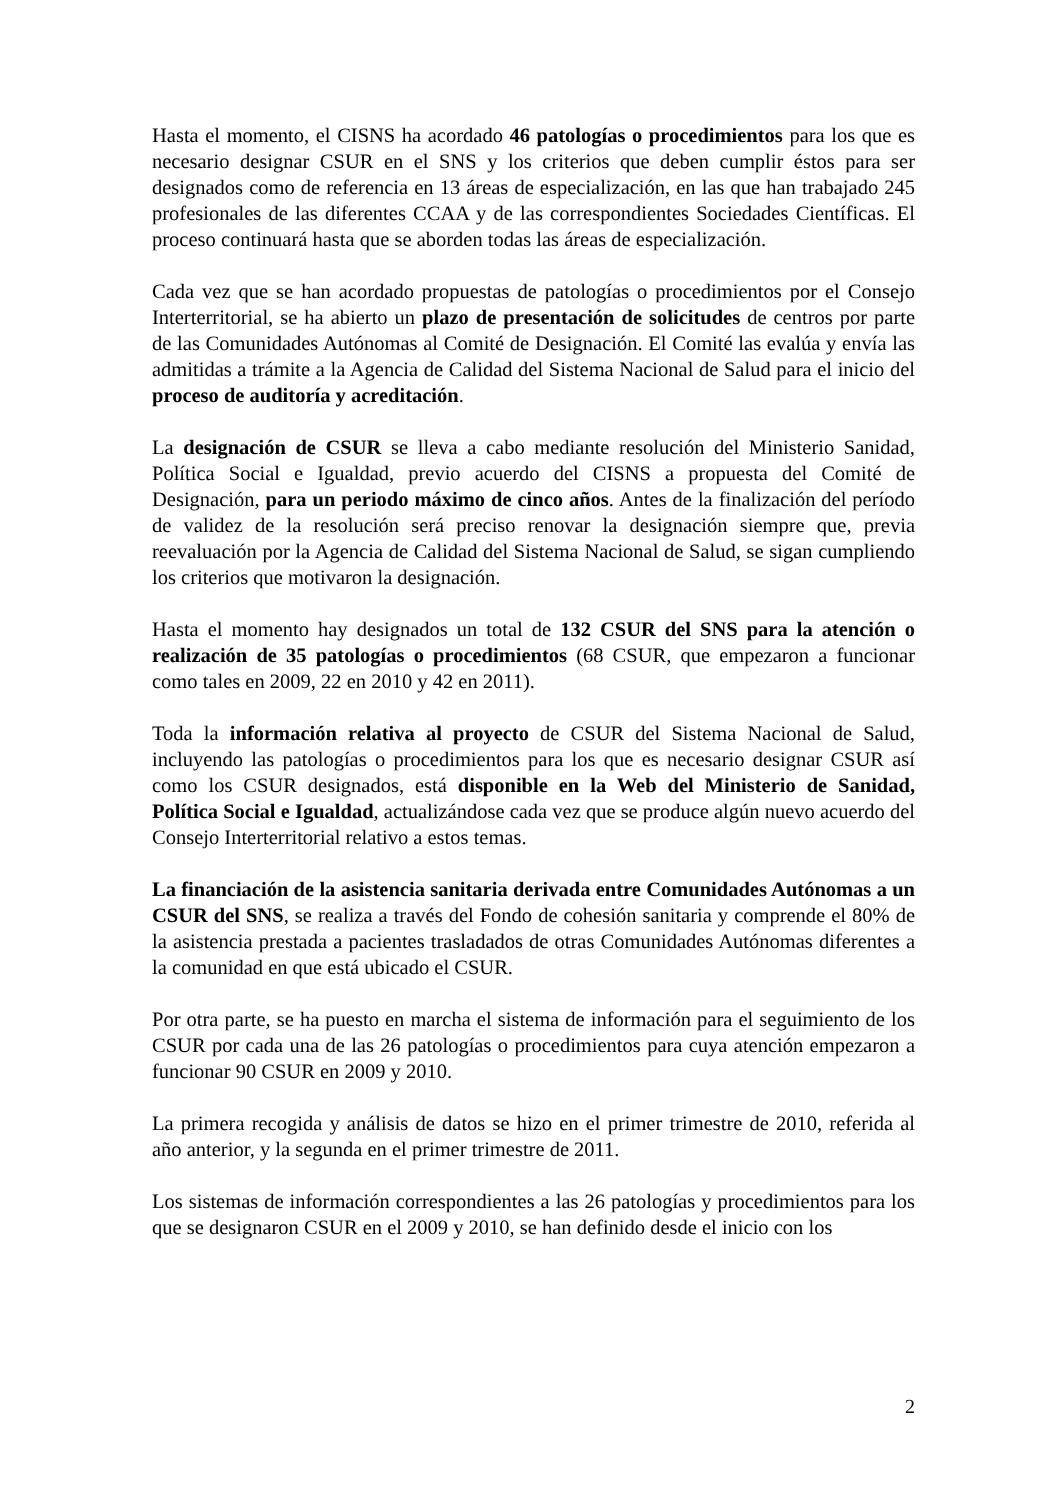Hasta el momento, el CISNS ha acordado 46 patologías o procedimientos para los que es necesario designar CSUR en el SNS y los criterios que deben cumplir éstos para ser designados como de referencia en 13 áreas de especialización, en las que han trabajado 245 profesionales de las diferentes CCAA y de las correspondientes Sociedades Científicas. El proceso continuará hasta que se aborden todas las áreas de especialización.
Cada vez que se han acordado propuestas de patologías o procedimientos por el Consejo Interterritorial, se ha abierto un plazo de presentación de solicitudes de centros por parte de las Comunidades Autónomas al Comité de Designación. El Comité las evalúa y envía las admitidas a trámite a la Agencia de Calidad del Sistema Nacional de Salud para el inicio del proceso de auditoría y acreditación.
La designación de CSUR se lleva a cabo mediante resolución del Ministerio Sanidad, Política Social e Igualdad, previo acuerdo del CISNS a propuesta del Comité de Designación, para un periodo máximo de cinco años. Antes de la finalización del período de validez de la resolución será preciso renovar la designación siempre que, previa reevaluación por la Agencia de Calidad del Sistema Nacional de Salud, se sigan cumpliendo los criterios que motivaron la designación.
Hasta el momento hay designados un total de 132 CSUR del SNS para la atención o realización de 35 patologías o procedimientos (68 CSUR, que empezaron a funcionar como tales en 2009, 22 en 2010 y 42 en 2011).
Toda la información relativa al proyecto de CSUR del Sistema Nacional de Salud, incluyendo las patologías o procedimientos para los que es necesario designar CSUR así como los CSUR designados, está disponible en la Web del Ministerio de Sanidad, Política Social e Igualdad, actualizándose cada vez que se produce algún nuevo acuerdo del Consejo Interterritorial relativo a estos temas.
La financiación de la asistencia sanitaria derivada entre Comunidades Autónomas a un CSUR del SNS, se realiza a través del Fondo de cohesión sanitaria y comprende el 80% de la asistencia prestada a pacientes trasladados de otras Comunidades Autónomas diferentes a la comunidad en que está ubicado el CSUR.
Por otra parte, se ha puesto en marcha el sistema de información para el seguimiento de los CSUR por cada una de las 26 patologías o procedimientos para cuya atención empezaron a funcionar 90 CSUR en 2009 y 2010.
La primera recogida y análisis de datos se hizo en el primer trimestre de 2010, referida al año anterior, y la segunda en el primer trimestre de 2011.
Los sistemas de información correspondientes a las 26 patologías y procedimientos para los que se designaron CSUR en el 2009 y 2010, se han definido desde el inicio con los
2